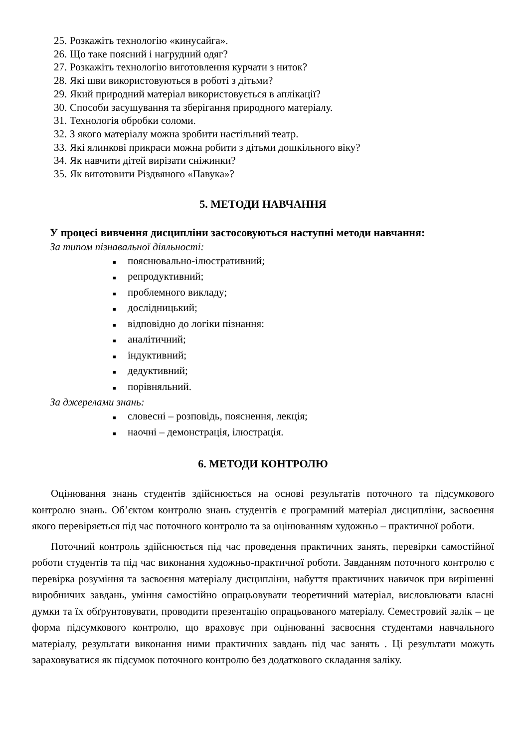25. Розкажіть технологію «кинусайга».
26. Що таке поясний і нагрудний одяг?
27. Розкажіть технологію виготовлення курчати з ниток?
28. Які шви використовуються в роботі з дітьми?
29. Який природний матеріал використовується в аплікації?
30. Способи засушування та зберігання природного матеріалу.
31. Технологія обробки соломи.
32. З якого матеріалу можна зробити настільний театр.
33. Які ялинкові прикраси можна робити з дітьми дошкільного віку?
34. Як навчити дітей вирізати сніжинки?
35. Як виготовити Різдвяного «Павука»?
5. МЕТОДИ НАВЧАННЯ
У процесі вивчення дисципліни застосовуються наступні методи навчання:
За типом пізнавальної діяльності:
■ пояснювально-ілюстративний;
■ репродуктивний;
■ проблемного викладу;
■ дослідницький;
■ відповідно до логіки пізнання:
■ аналітичний;
■ індуктивний;
■ дедуктивний;
■ порівняльний.
За джерелами знань:
■ словесні – розповідь, пояснення, лекція;
■ наочні – демонстрація, ілюстрація.
6. МЕТОДИ КОНТРОЛЮ
Оцінювання знань студентів здійснюється на основі результатів поточного та підсумкового контролю знань. Об’єктом контролю знань студентів є програмний матеріал дисципліни, засвоєння якого перевіряється під час поточного контролю та за оцінюванням художньо – практичної роботи.
Поточний контроль здійснюється під час проведення практичних занять, перевірки самостійної роботи студентів та під час виконання художньо-практичної роботи. Завданням поточного контролю є перевірка розуміння та засвоєння матеріалу дисципліни, набуття практичних навичок при вирішенні виробничих завдань, уміння самостійно опрацьовувати теоретичний матеріал, висловлювати власні думки та їх обґрунтовувати, проводити презентацію опрацьованого матеріалу. Семестровий залік – це форма підсумкового контролю, що враховує при оцінюванні засвоєння студентами навчального матеріалу, результати виконання ними практичних завдань під час занять . Ці результати можуть зараховуватися як підсумок поточного контролю без додаткового складання заліку.